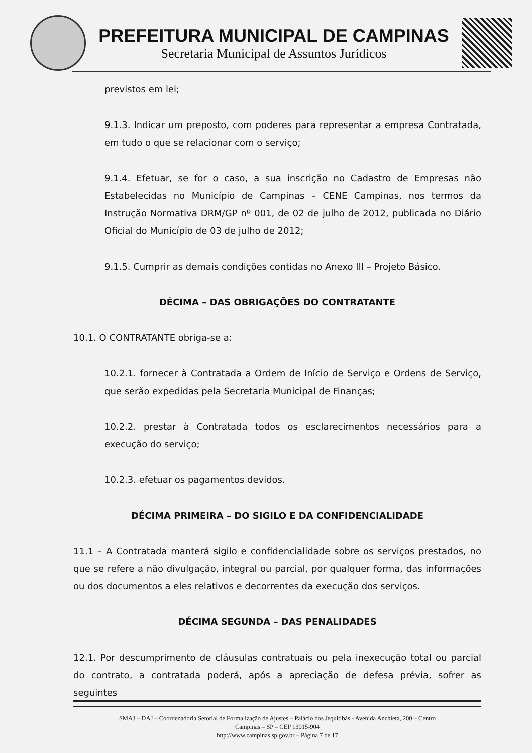PREFEITURA MUNICIPAL DE CAMPINAS
Secretaria Municipal de Assuntos Jurídicos
previstos em lei;
9.1.3. Indicar um preposto, com poderes para representar a empresa Contratada, em tudo o que se relacionar com o serviço;
9.1.4. Efetuar, se for o caso, a sua inscrição no Cadastro de Empresas não Estabelecidas no Município de Campinas – CENE Campinas, nos termos da Instrução Normativa DRM/GP nº 001, de 02 de julho de 2012, publicada no Diário Oficial do Município de 03 de julho de 2012;
9.1.5. Cumprir as demais condições contidas no Anexo III – Projeto Básico.
DÉCIMA – DAS OBRIGAÇÕES DO CONTRATANTE
10.1. O CONTRATANTE obriga-se a:
10.2.1. fornecer à Contratada a Ordem de Início de Serviço e Ordens de Serviço, que serão expedidas pela Secretaria Municipal de Finanças;
10.2.2. prestar à Contratada todos os esclarecimentos necessários para a execução do serviço;
10.2.3. efetuar os pagamentos devidos.
DÉCIMA PRIMEIRA – DO SIGILO E DA CONFIDENCIALIDADE
11.1 – A Contratada manterá sigilo e confidencialidade sobre os serviços prestados, no que se refere a não divulgação, integral ou parcial, por qualquer forma, das informações ou dos documentos a eles relativos e decorrentes da execução dos serviços.
DÉCIMA SEGUNDA – DAS PENALIDADES
12.1. Por descumprimento de cláusulas contratuais ou pela inexecução total ou parcial do contrato, a contratada poderá, após a apreciação de defesa prévia, sofrer as seguintes
SMAJ – DAJ – Coordenadoria Setorial de Formalização de Ajustes – Palácio dos Jequitibás - Avenida Anchieta, 200 – Centro
Campinas – SP – CEP 13015-904
http://www.campinas.sp.gov.br – Página 7 de 17